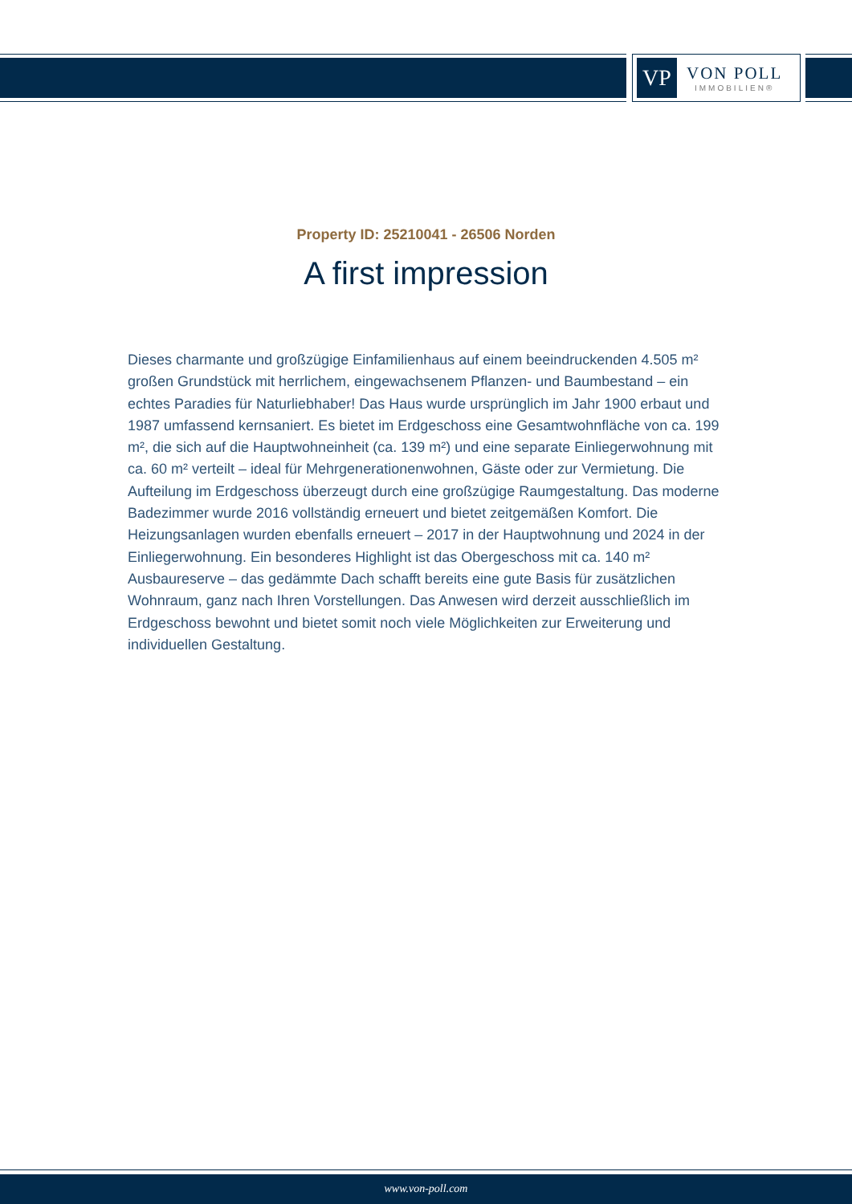VP
VON POLL
IMMOBILIEN®
Property ID: 25210041 - 26506 Norden
A first impression
Dieses charmante und großzügige Einfamilienhaus auf einem beeindruckenden 4.505 m² großen Grundstück mit herrlichem, eingewachsenem Pflanzen- und Baumbestand – ein echtes Paradies für Naturliebhaber! Das Haus wurde ursprünglich im Jahr 1900 erbaut und 1987 umfassend kernsaniert. Es bietet im Erdgeschoss eine Gesamtwohnfläche von ca. 199 m², die sich auf die Hauptwohneinheit (ca. 139 m²) und eine separate Einliegerwohnung mit ca. 60 m² verteilt – ideal für Mehrgenerationenwohnen, Gäste oder zur Vermietung. Die Aufteilung im Erdgeschoss überzeugt durch eine großzügige Raumgestaltung. Das moderne Badezimmer wurde 2016 vollständig erneuert und bietet zeitgemäßen Komfort. Die Heizungsanlagen wurden ebenfalls erneuert – 2017 in der Hauptwohnung und 2024 in der Einliegerwohnung. Ein besonderes Highlight ist das Obergeschoss mit ca. 140 m² Ausbaureserve – das gedämmte Dach schafft bereits eine gute Basis für zusätzlichen Wohnraum, ganz nach Ihren Vorstellungen. Das Anwesen wird derzeit ausschließlich im Erdgeschoss bewohnt und bietet somit noch viele Möglichkeiten zur Erweiterung und individuellen Gestaltung.
www.von-poll.com